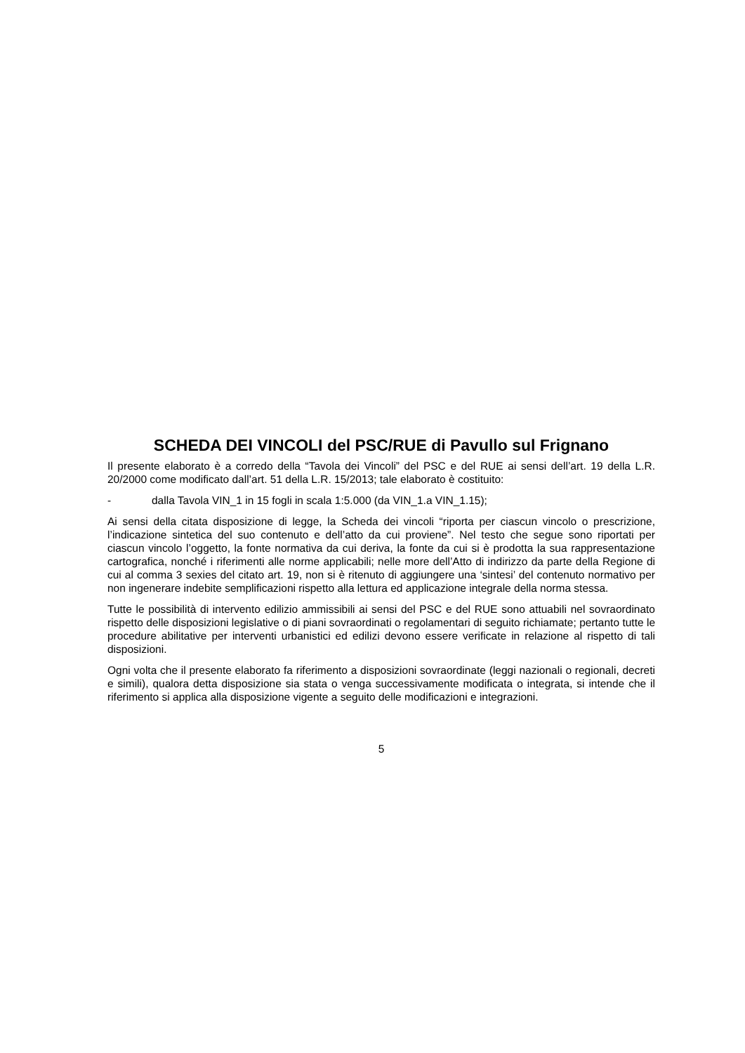SCHEDA DEI VINCOLI del PSC/RUE di Pavullo sul Frignano
Il presente elaborato è a corredo della “Tavola dei Vincoli” del PSC e del RUE ai sensi dell’art. 19 della L.R. 20/2000 come modificato dall’art. 51 della L.R. 15/2013; tale elaborato è costituito:
- dalla Tavola VIN_1 in 15 fogli in scala 1:5.000 (da VIN_1.a VIN_1.15);
Ai sensi della citata disposizione di legge, la Scheda dei vincoli “riporta per ciascun vincolo o prescrizione, l’indicazione sintetica del suo contenuto e dell’atto da cui proviene”. Nel testo che segue sono riportati per ciascun vincolo l’oggetto, la fonte normativa da cui deriva, la fonte da cui si è prodotta la sua rappresentazione cartografica, nonché i riferimenti alle norme applicabili; nelle more dell’Atto di indirizzo da parte della Regione di cui al comma 3 sexies del citato art. 19, non si è ritenuto di aggiungere una ‘sintesi’ del contenuto normativo per non ingenerare indebite semplificazioni rispetto alla lettura ed applicazione integrale della norma stessa.
Tutte le possibilità di intervento edilizio ammissibili ai sensi del PSC e del RUE sono attuabili nel sovraordinato rispetto delle disposizioni legislative o di piani sovraordinati o regolamentari di seguito richiamate; pertanto tutte le procedure abilitative per interventi urbanistici ed edilizi devono essere verificate in relazione al rispetto di tali disposizioni.
Ogni volta che il presente elaborato fa riferimento a disposizioni sovraordinate (leggi nazionali o regionali, decreti e simili), qualora detta disposizione sia stata o venga successivamente modificata o integrata, si intende che il riferimento si applica alla disposizione vigente a seguito delle modificazioni e integrazioni.
5